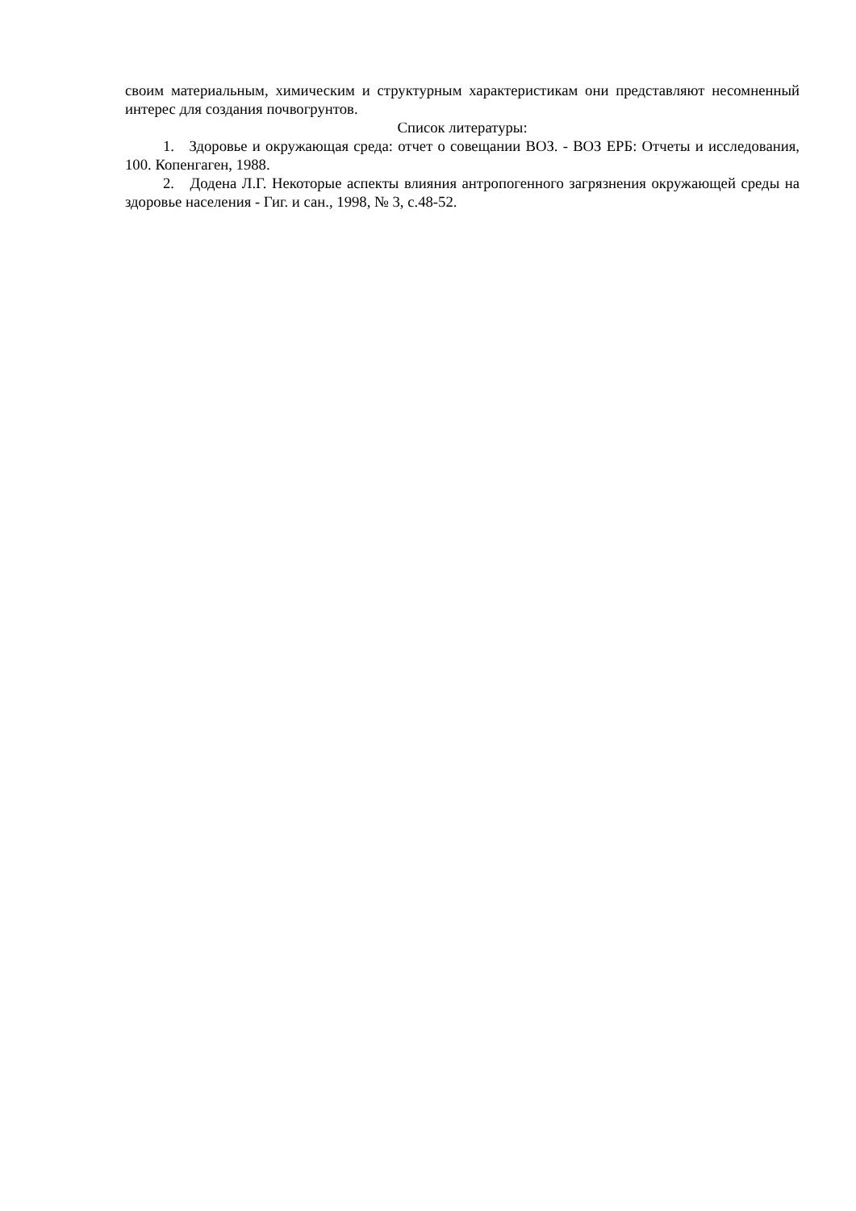своим материальным, химическим и структурным характеристикам они представляют несомненный интерес для создания почвогрунтов.
Список литературы:
1. Здоровье и окружающая среда: отчет о совещании ВОЗ. - ВОЗ ЕРБ: Отчеты и исследования, 100. Копенгаген, 1988.
2. Додена Л.Г. Некоторые аспекты влияния антропогенного загрязнения окружающей среды на здоровье населения - Гиг. и сан., 1998, № 3, с.48-52.